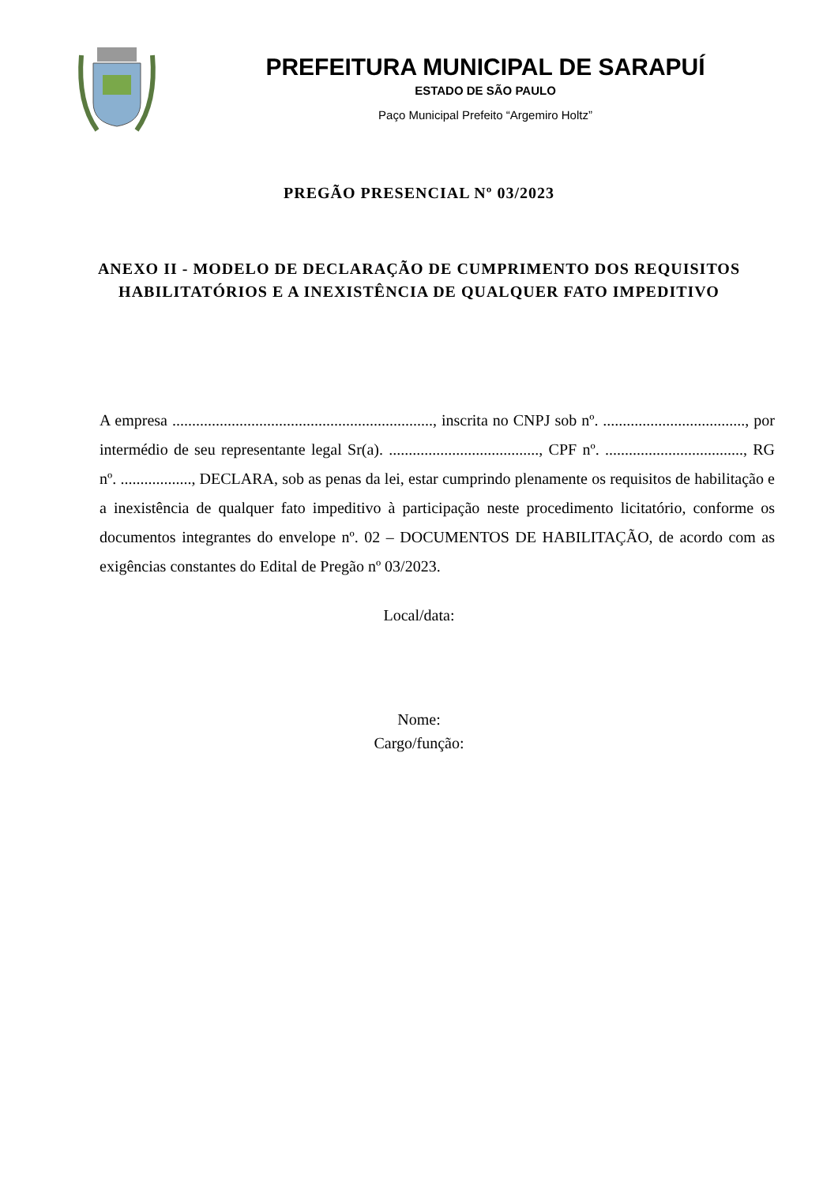PREFEITURA MUNICIPAL DE SARAPUÍ
ESTADO DE SÃO PAULO
Paço Municipal Prefeito “Argemiro Holtz”
PREGÃO PRESENCIAL Nº 03/2023
ANEXO II - MODELO DE DECLARAÇÃO DE CUMPRIMENTO DOS REQUISITOS HABILITATÓRIOS E A INEXISTÊNCIA DE QUALQUER FATO IMPEDITIVO
A empresa .................................................................., inscrita no CNPJ sob nº. ...................................., por intermédio de seu representante legal Sr(a). ......................................, CPF nº. ..................................., RG nº. .................., DECLARA, sob as penas da lei, estar cumprindo plenamente os requisitos de habilitação e a inexistência de qualquer fato impeditivo à participação neste procedimento licitatório, conforme os documentos integrantes do envelope nº. 02 – DOCUMENTOS DE HABILITAÇÃO, de acordo com as exigências constantes do Edital de Pregão nº 03/2023.
Local/data:
Nome:
Cargo/função: